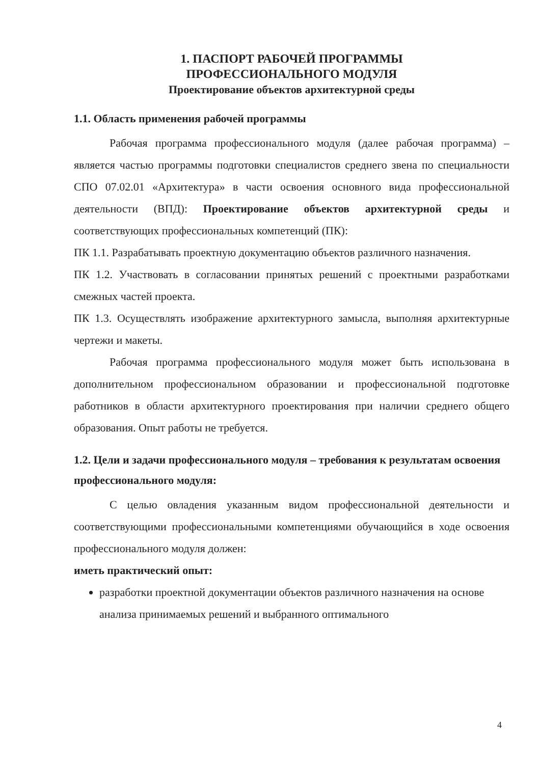1. ПАСПОРТ РАБОЧЕЙ ПРОГРАММЫ
ПРОФЕССИОНАЛЬНОГО МОДУЛЯ
Проектирование объектов архитектурной среды
1.1. Область применения рабочей программы
Рабочая программа профессионального модуля (далее рабочая программа) – является частью программы подготовки специалистов среднего звена по специальности СПО 07.02.01 «Архитектура» в части освоения основного вида профессиональной деятельности (ВПД): Проектирование объектов архитектурной среды и соответствующих профессиональных компетенций (ПК):
ПК 1.1. Разрабатывать проектную документацию объектов различного назначения.
ПК 1.2. Участвовать в согласовании принятых решений с проектными разработками смежных частей проекта.
ПК 1.3. Осуществлять изображение архитектурного замысла, выполняя архитектурные чертежи и макеты.
Рабочая программа профессионального модуля может быть использована в дополнительном профессиональном образовании и профессиональной подготовке работников в области архитектурного проектирования при наличии среднего общего образования. Опыт работы не требуется.
1.2. Цели и задачи профессионального модуля – требования к результатам освоения профессионального модуля:
С целью овладения указанным видом профессиональной деятельности и соответствующими профессиональными компетенциями обучающийся в ходе освоения профессионального модуля должен:
иметь практический опыт:
разработки проектной документации объектов различного назначения на основе анализа принимаемых решений и выбранного оптимального
4